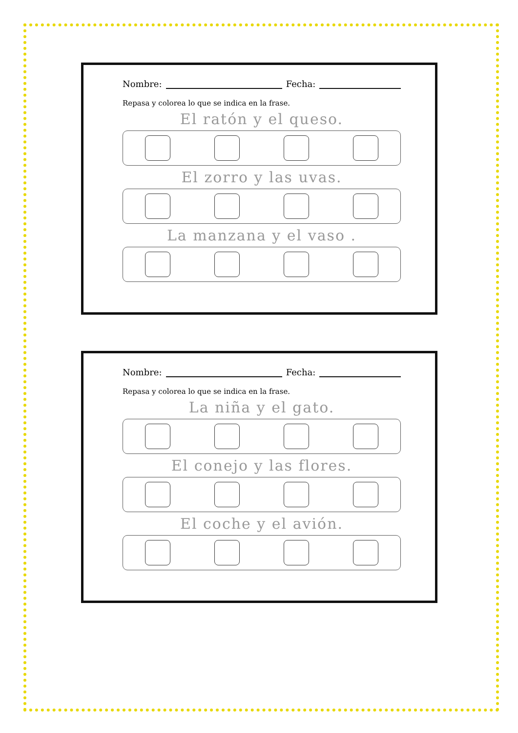Nombre: Fecha:
Repasa y colorea lo que se indica en la frase.
El ratón y el queso.
El zorro y las uvas.
La manzana y el vaso .
Nombre: Fecha:
Repasa y colorea lo que se indica en la frase.
La niña y el gato.
El conejo y las flores.
El coche y el avión.